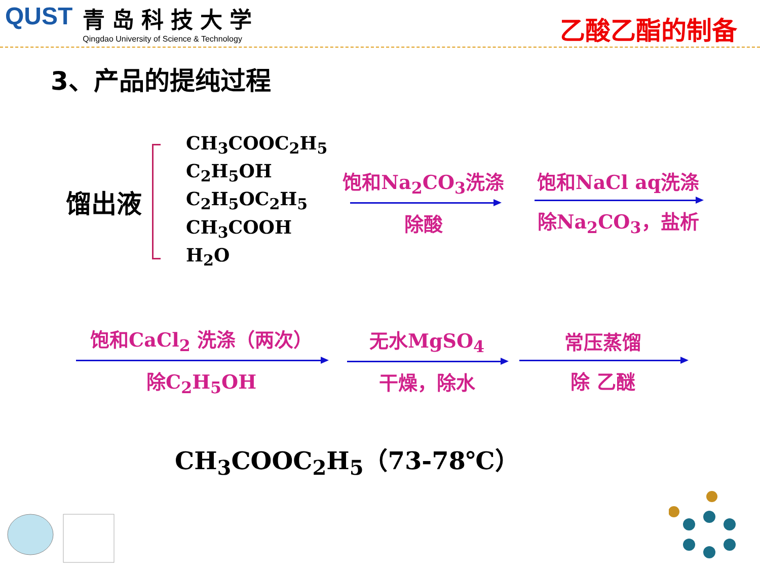QUST 青岛科技大学
Qingdao University of Science & Technology
乙酸乙酯的制备
3、产品的提纯过程
馏出液
CH<sub>3</sub>COOC<sub>2</sub>H<sub>5</sub>
C<sub>2</sub>H<sub>5</sub>OH
C<sub>2</sub>H<sub>5</sub>OC<sub>2</sub>H<sub>5</sub>
CH<sub>3</sub>COOH
H<sub>2</sub>O
饱和Na<sub>2</sub>CO<sub>3</sub>洗涤
除酸
饱和NaCl aq洗涤
除Na<sub>2</sub>CO<sub>3</sub>，盐析
饱和CaCl<sub>2</sub> 洗涤（两次）
除C<sub>2</sub>H<sub>5</sub>OH
无水MgSO<sub>4</sub>
干燥，除水
常压蒸馏
除 乙醚
CH<sub>3</sub>COOC<sub>2</sub>H<sub>5</sub>（73-78℃）